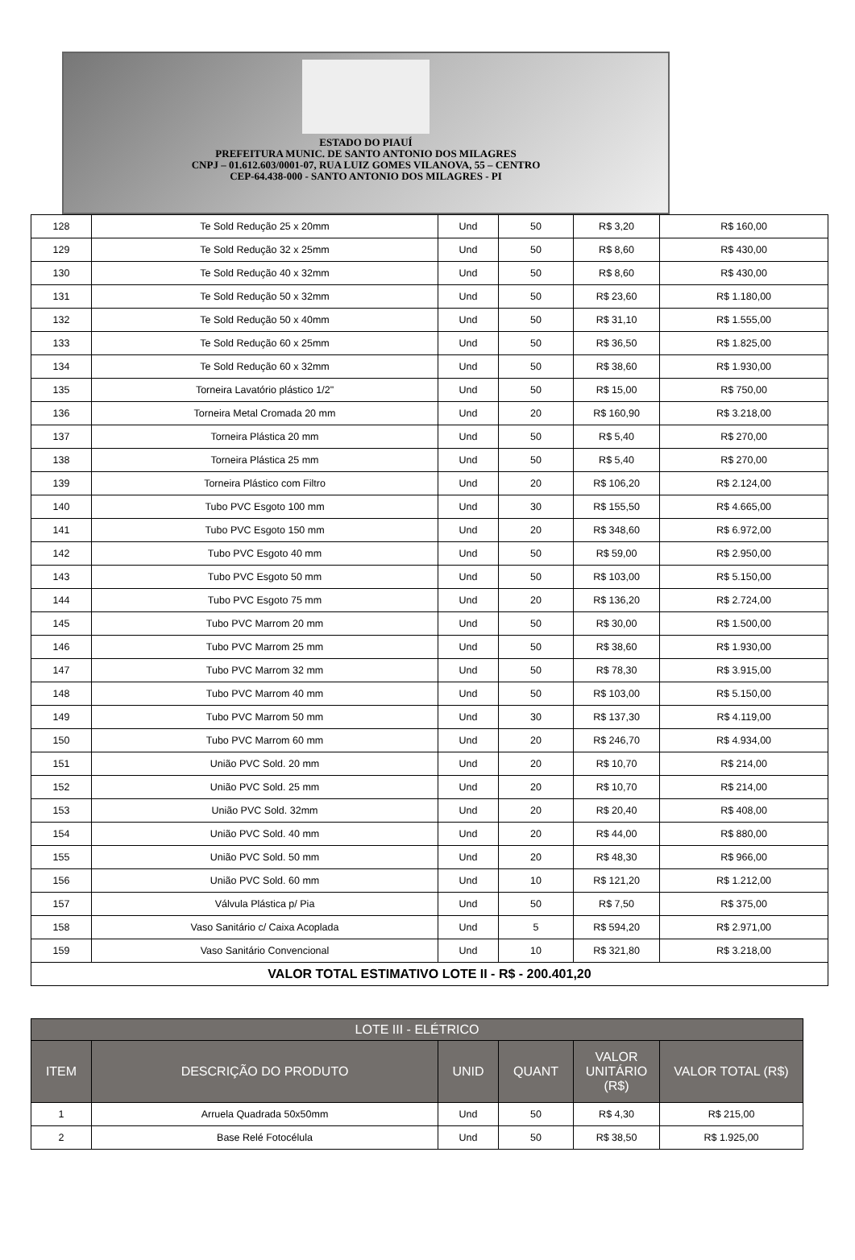ESTADO DO PIAUÍ
PREFEITURA MUNIC. DE SANTO ANTONIO DOS MILAGRES
CNPJ – 01.612.603/0001-07, RUA LUIZ GOMES VILANOVA, 55 – CENTRO
CEP-64.438-000 - SANTO ANTONIO DOS MILAGRES - PI
| 128 | Te Sold Redução 25 x 20mm | Und | 50 | R$ 3,20 | R$ 160,00 |
| 129 | Te Sold Redução 32 x 25mm | Und | 50 | R$ 8,60 | R$ 430,00 |
| 130 | Te Sold Redução 40 x 32mm | Und | 50 | R$ 8,60 | R$ 430,00 |
| 131 | Te Sold Redução 50 x 32mm | Und | 50 | R$ 23,60 | R$ 1.180,00 |
| 132 | Te Sold Redução 50 x 40mm | Und | 50 | R$ 31,10 | R$ 1.555,00 |
| 133 | Te Sold Redução 60 x 25mm | Und | 50 | R$ 36,50 | R$ 1.825,00 |
| 134 | Te Sold Redução 60 x 32mm | Und | 50 | R$ 38,60 | R$ 1.930,00 |
| 135 | Torneira Lavatório plástico 1/2" | Und | 50 | R$ 15,00 | R$ 750,00 |
| 136 | Torneira Metal Cromada 20 mm | Und | 20 | R$ 160,90 | R$ 3.218,00 |
| 137 | Torneira Plástica 20 mm | Und | 50 | R$ 5,40 | R$ 270,00 |
| 138 | Torneira Plástica 25 mm | Und | 50 | R$ 5,40 | R$ 270,00 |
| 139 | Torneira Plástico com Filtro | Und | 20 | R$ 106,20 | R$ 2.124,00 |
| 140 | Tubo PVC Esgoto 100 mm | Und | 30 | R$ 155,50 | R$ 4.665,00 |
| 141 | Tubo PVC Esgoto 150 mm | Und | 20 | R$ 348,60 | R$ 6.972,00 |
| 142 | Tubo PVC Esgoto 40 mm | Und | 50 | R$ 59,00 | R$ 2.950,00 |
| 143 | Tubo PVC Esgoto 50 mm | Und | 50 | R$ 103,00 | R$ 5.150,00 |
| 144 | Tubo PVC Esgoto 75 mm | Und | 20 | R$ 136,20 | R$ 2.724,00 |
| 145 | Tubo PVC Marrom 20 mm | Und | 50 | R$ 30,00 | R$ 1.500,00 |
| 146 | Tubo PVC Marrom 25 mm | Und | 50 | R$ 38,60 | R$ 1.930,00 |
| 147 | Tubo PVC Marrom 32 mm | Und | 50 | R$ 78,30 | R$ 3.915,00 |
| 148 | Tubo PVC Marrom 40 mm | Und | 50 | R$ 103,00 | R$ 5.150,00 |
| 149 | Tubo PVC Marrom 50 mm | Und | 30 | R$ 137,30 | R$ 4.119,00 |
| 150 | Tubo PVC Marrom 60 mm | Und | 20 | R$ 246,70 | R$ 4.934,00 |
| 151 | União PVC Sold. 20 mm | Und | 20 | R$ 10,70 | R$ 214,00 |
| 152 | União PVC Sold. 25 mm | Und | 20 | R$ 10,70 | R$ 214,00 |
| 153 | União PVC Sold. 32mm | Und | 20 | R$ 20,40 | R$ 408,00 |
| 154 | União PVC Sold. 40 mm | Und | 20 | R$ 44,00 | R$ 880,00 |
| 155 | União PVC Sold. 50 mm | Und | 20 | R$ 48,30 | R$ 966,00 |
| 156 | União PVC Sold. 60 mm | Und | 10 | R$ 121,20 | R$ 1.212,00 |
| 157 | Válvula Plástica p/ Pia | Und | 50 | R$ 7,50 | R$ 375,00 |
| 158 | Vaso Sanitário c/ Caixa Acoplada | Und | 5 | R$ 594,20 | R$ 2.971,00 |
| 159 | Vaso Sanitário Convencional | Und | 10 | R$ 321,80 | R$ 3.218,00 |
| VALOR TOTAL ESTIMATIVO LOTE II - R$ - 200.401,20 | | | | | |
| LOTE III - ELÉTRICO | | | | | |
| --- | --- | --- | --- | --- | --- |
| ITEM | DESCRIÇÃO DO PRODUTO | UNID | QUANT | VALOR UNITÁRIO (R$) | VALOR TOTAL (R$) |
| 1 | Arruela Quadrada 50x50mm | Und | 50 | R$ 4,30 | R$ 215,00 |
| 2 | Base Relé Fotocélula | Und | 50 | R$ 38,50 | R$ 1.925,00 |